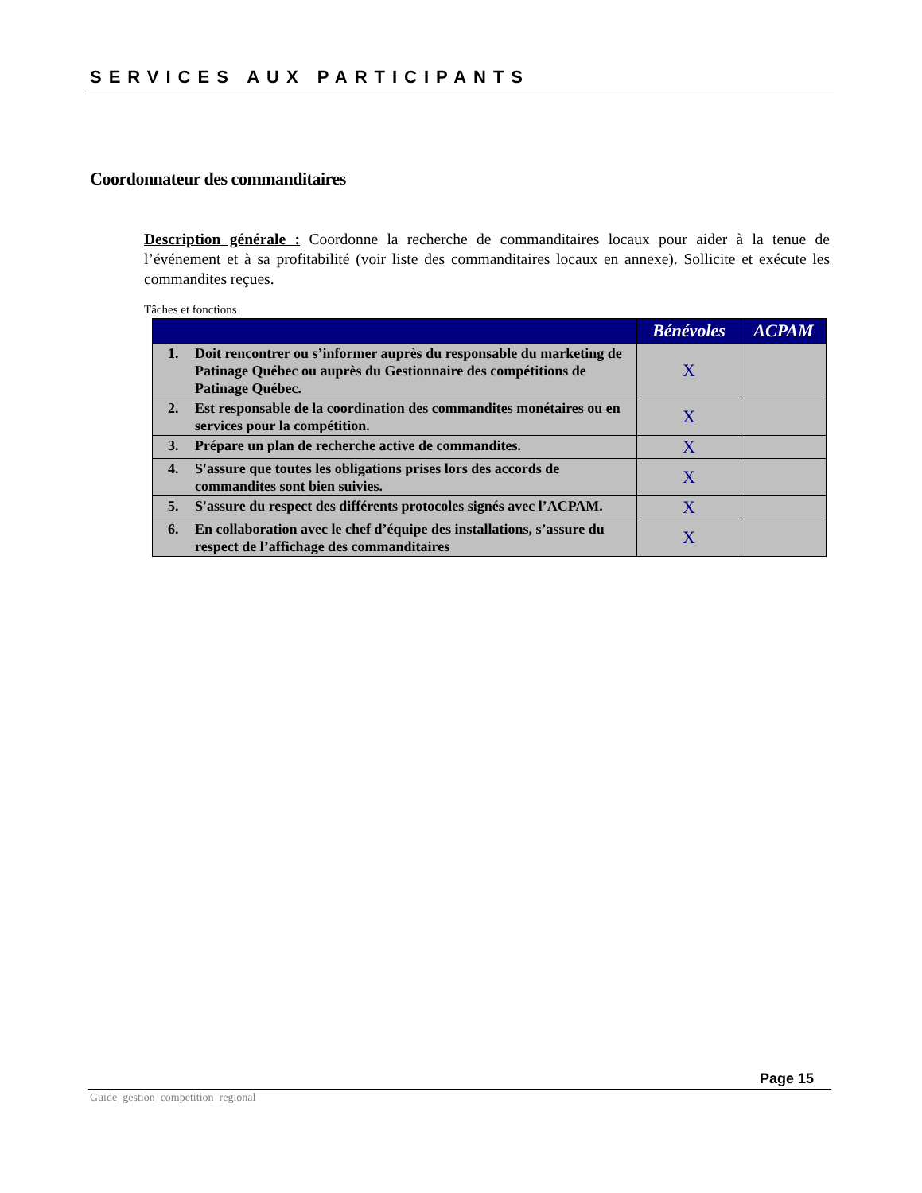SERVICES AUX PARTICIPANTS
Coordonnateur des commanditaires
Description générale : Coordonne la recherche de commanditaires locaux pour aider à la tenue de l’événement et à sa profitabilité (voir liste des commanditaires locaux en annexe). Sollicite et exécute les commandites reçues.
Tâches et fonctions
| | Bénévoles | ACPAM |
| --- | --- | --- |
| 1. Doit rencontrer ou s’informer auprès du responsable du marketing de Patinage Québec ou auprès du Gestionnaire des compétitions de Patinage Québec. | X | |
| 2. Est responsable de la coordination des commandites monétaires ou en services pour la compétition. | X | |
| 3. Prépare un plan de recherche active de commandites. | X | |
| 4. S'assure que toutes les obligations prises lors des accords de commandites sont bien suivies. | X | |
| 5. S'assure du respect des différents protocoles signés avec l’ACPAM. | X | |
| 6. En collaboration avec le chef d’équipe des installations, s’assure du respect de l’affichage des commanditaires | X | |
Page 15
Guide_gestion_competition_regional